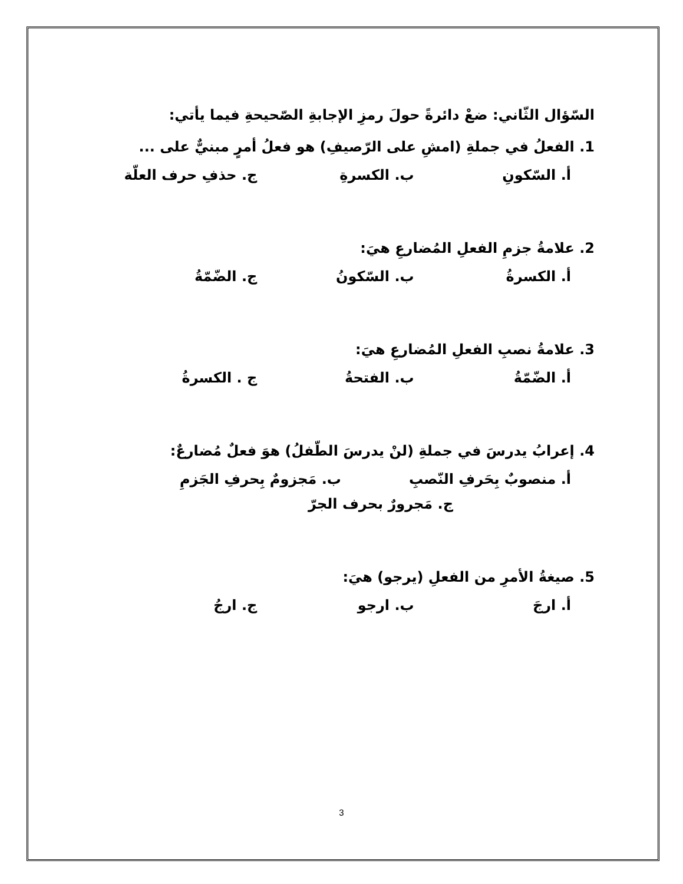السّؤال الثّاني: ضعْ دائرةً حولَ رمزِ الإجابةِ الصّحيحةِ فيما يأتي:
1. الفعلُ في جملةِ (امشِ على الرّصيفِ) هو فعلُ أمرٍ مبنيٌّ على ...
أ. السّكونِ ب. الكسرةِ ج. حذفِ حرف العلّة
2. علامةُ جزمِ الفعلِ المُضارعِ هيَ:
أ. الكسرةُ ب. السّكونُ ج. الضّمّةُ
3. علامةُ نصبِ الفعلِ المُضارعِ هيَ:
أ. الضّمّةُ ب. الفتحةُ ج . الكسرةُ
4. إعرابُ يدرسَ في جملةِ (لنْ يدرسَ الطّفلُ) هوَ فعلٌ مُضارعٌ:
أ. منصوبٌ بِحَرفِ النّصبِ ب. مَجزومٌ بِحرفِ الجَزمِ
ج. مَجرورٌ بحرف الجرّ
5. صيغةُ الأمرِ من الفعلِ (يرجو) هيَ:
أ. ارجَ ب. ارجو ج. ارجُ
3